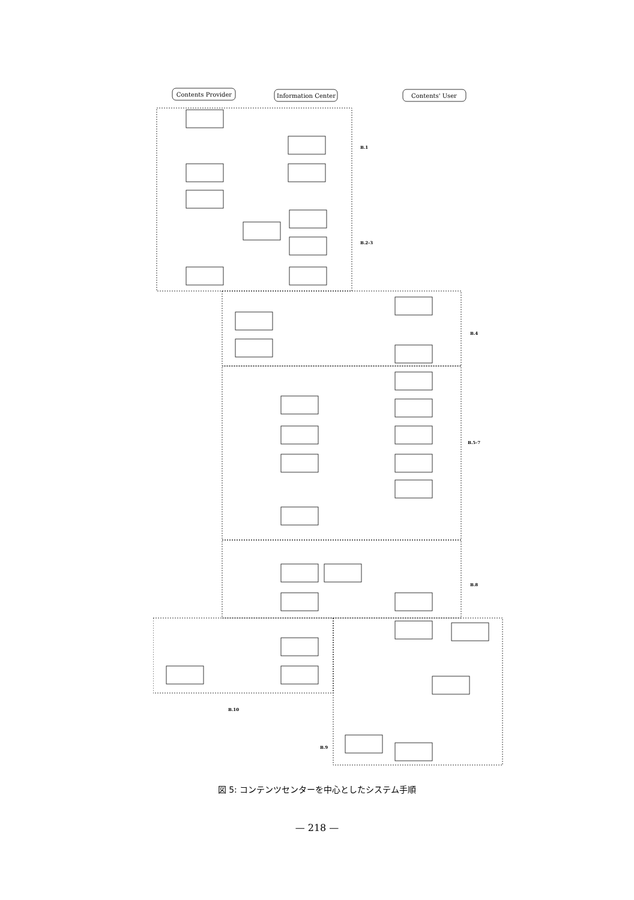Contents Provider
Information Center
Contents' User
B.1
B.2-3
B.4
B.5-7
B.8
B.10
B.9
図 5: コンテンツセンターを中心としたシステム手順
— 218 —